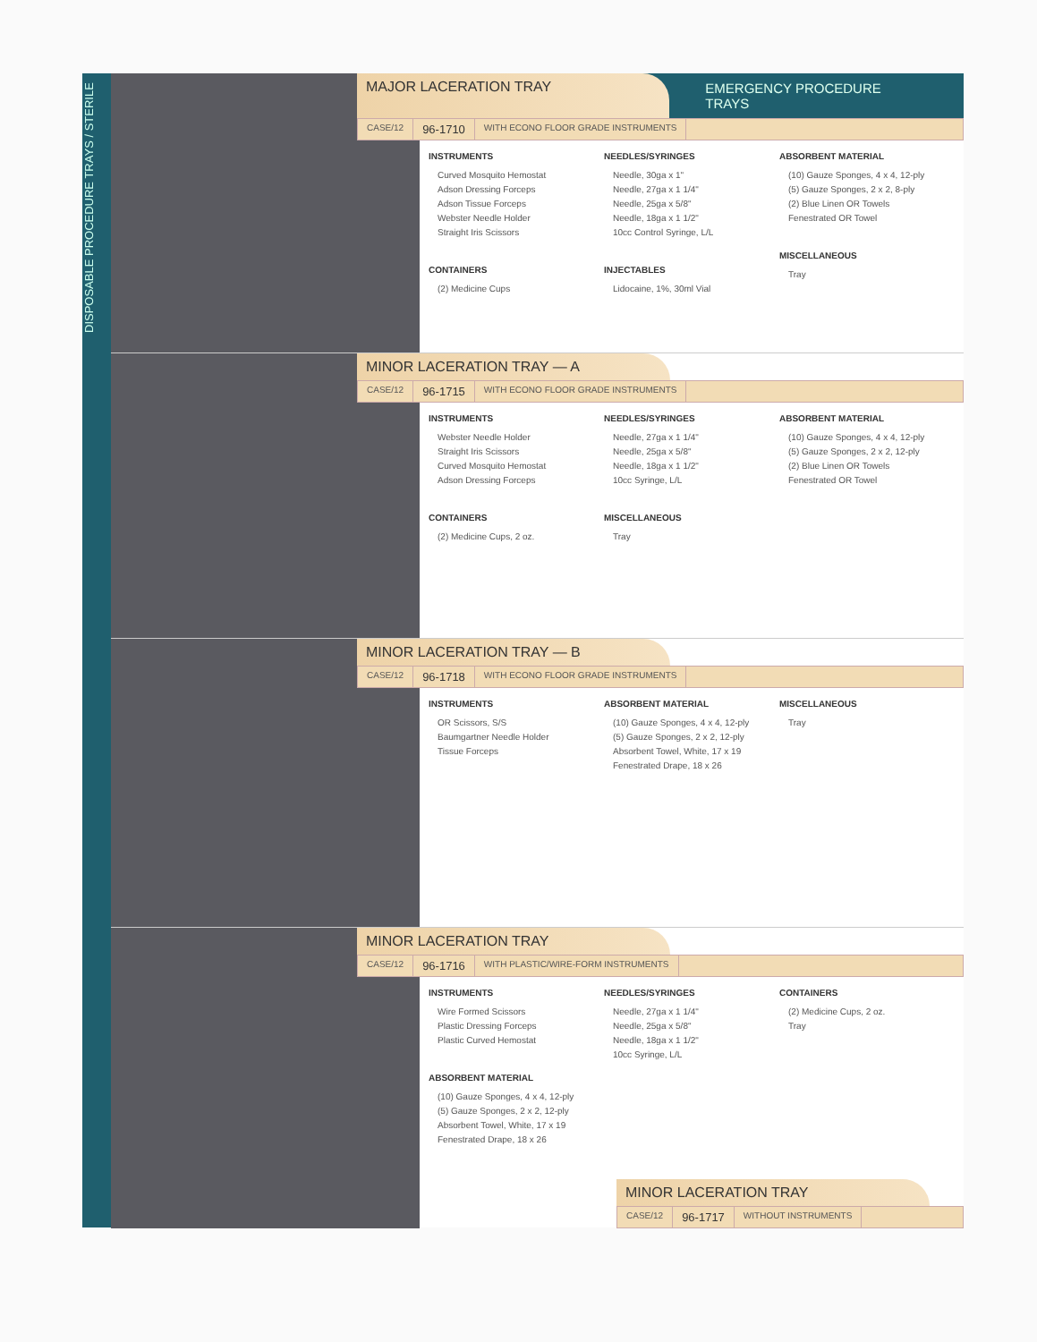DISPOSABLE PROCEDURE TRAYS / STERILE
MAJOR LACERATION TRAY EMERGENCY PROCEDURE TRAYS
CASE/12 96-1710 WITH ECONO FLOOR GRADE INSTRUMENTS
INSTRUMENTS
Curved Mosquito Hemostat
Adson Dressing Forceps
Adson Tissue Forceps
Webster Needle Holder
Straight Iris Scissors
CONTAINERS
(2) Medicine Cups
NEEDLES/SYRINGES
Needle, 30ga x 1"
Needle, 27ga x 1 1/4"
Needle, 25ga x 5/8"
Needle, 18ga x 1 1/2"
10cc Control Syringe, L/L
INJECTABLES
Lidocaine, 1%, 30ml Vial
ABSORBENT MATERIAL
(10) Gauze Sponges, 4 x 4, 12-ply
(5) Gauze Sponges, 2 x 2, 8-ply
(2) Blue Linen OR Towels
Fenestrated OR Towel
MISCELLANEOUS
Tray
MINOR LACERATION TRAY — A
CASE/12 96-1715 WITH ECONO FLOOR GRADE INSTRUMENTS
INSTRUMENTS
Webster Needle Holder
Straight Iris Scissors
Curved Mosquito Hemostat
Adson Dressing Forceps
CONTAINERS
(2) Medicine Cups, 2 oz.
NEEDLES/SYRINGES
Needle, 27ga x 1 1/4"
Needle, 25ga x 5/8"
Needle, 18ga x 1 1/2"
10cc Syringe, L/L
MISCELLANEOUS
Tray
ABSORBENT MATERIAL
(10) Gauze Sponges, 4 x 4, 12-ply
(5) Gauze Sponges, 2 x 2, 12-ply
(2) Blue Linen OR Towels
Fenestrated OR Towel
MINOR LACERATION TRAY — B
CASE/12 96-1718 WITH ECONO FLOOR GRADE INSTRUMENTS
INSTRUMENTS
OR Scissors, S/S
Baumgartner Needle Holder
Tissue Forceps
ABSORBENT MATERIAL
(10) Gauze Sponges, 4 x 4, 12-ply
(5) Gauze Sponges, 2 x 2, 12-ply
Absorbent Towel, White, 17 x 19
Fenestrated Drape, 18 x 26
MISCELLANEOUS
Tray
MINOR LACERATION TRAY
CASE/12 96-1716 WITH PLASTIC/WIRE-FORM INSTRUMENTS
INSTRUMENTS
Wire Formed Scissors
Plastic Dressing Forceps
Plastic Curved Hemostat
ABSORBENT MATERIAL
(10) Gauze Sponges, 4 x 4, 12-ply
(5) Gauze Sponges, 2 x 2, 12-ply
Absorbent Towel, White, 17 x 19
Fenestrated Drape, 18 x 26
NEEDLES/SYRINGES
Needle, 27ga x 1 1/4"
Needle, 25ga x 5/8"
Needle, 18ga x 1 1/2"
10cc Syringe, L/L
CONTAINERS
(2) Medicine Cups, 2 oz.
Tray
MINOR LACERATION TRAY
CASE/12 96-1717 WITHOUT INSTRUMENTS